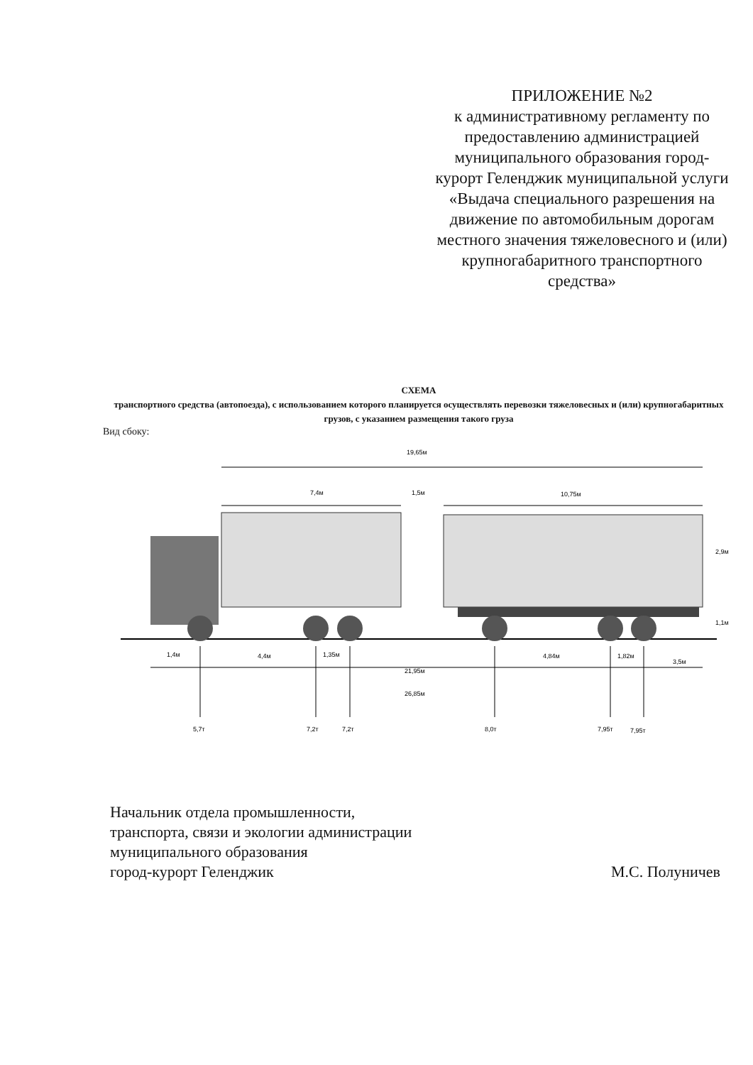ПРИЛОЖЕНИЕ №2
к административному регламенту по предоставлению администрацией муниципального образования город-курорт Геленджик муниципальной услуги «Выдача специального разрешения на движение по автомобильным дорогам местного значения тяжеловесного и (или) крупногабаритного транспортного средства»
СХЕМА
транспортного средства (автопоезда), с использованием которого планируется осуществлять перевозки тяжеловесных и (или) крупногабаритных грузов, с указанием размещения такого груза
Вид сбоку:
19,65м
7,4м
1,5м
10,75м
2,9м
1,1м
1,4м
4,4м
1,35м
21,95м
4,84м
1,82м
3,5м
26,85м
5,7т
7,2т
7,2т
8,0т
7,95т
7,95т
Начальник отдела промышленности,
транспорта, связи и экологии администрации
муниципального образования
город-курорт Геленджик
М.С. Полуничев